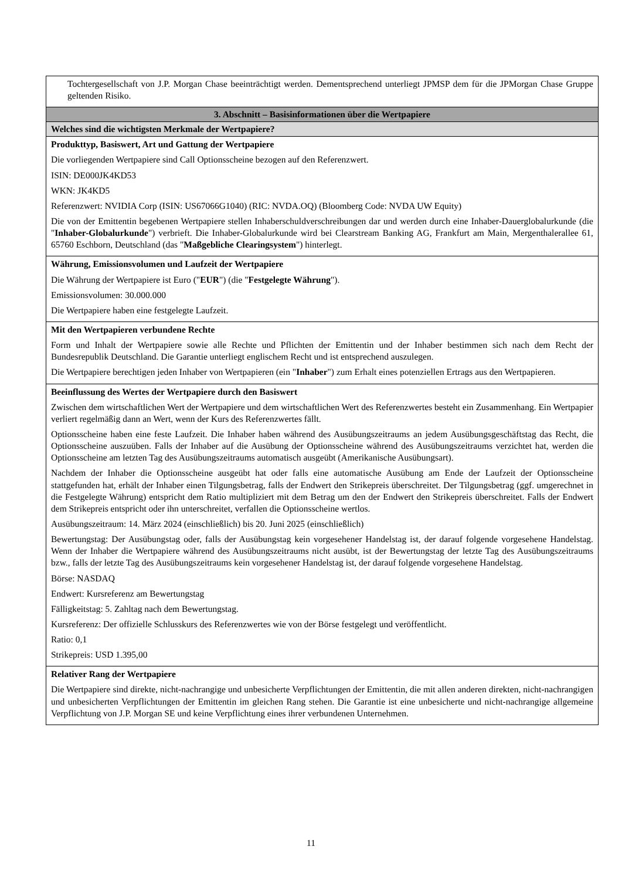| Tochtergesellschaft von J.P. Morgan Chase beeinträchtigt werden. Dementsprechend unterliegt JPMSP dem für die JPMorgan Chase Gruppe geltenden Risiko. |
| 3. Abschnitt – Basisinformationen über die Wertpapiere |
| Welches sind die wichtigsten Merkmale der Wertpapiere? |
| Produkttyp, Basiswert, Art und Gattung der Wertpapiere Die vorliegenden Wertpapiere sind Call Optionsscheine bezogen auf den Referenzwert. ISIN: DE000JK4KD53 WKN: JK4KD5 Referenzwert: NVIDIA Corp (ISIN: US67066G1040) (RIC: NVDA.OQ) (Bloomberg Code: NVDA UW Equity) Die von der Emittentin begebenen Wertpapiere stellen Inhaberschuldverschreibungen dar und werden durch eine Inhaber-Dauerglobalurkunde (die " Inhaber-Globalurkunde ") verbrieft. Die Inhaber-Globalurkunde wird bei Clearstream Banking AG, Frankfurt am Main, Mergenthalerallee 61, 65760 Eschborn, Deutschland (das " Maßgebliche Clearingsystem ") hinterlegt. |
| Währung, Emissionsvolumen und Laufzeit der Wertpapiere Die Währung der Wertpapiere ist Euro (" EUR ") (die " Festgelegte Währung "). Emissionsvolumen: 30.000.000 Die Wertpapiere haben eine festgelegte Laufzeit. |
| Mit den Wertpapieren verbundene Rechte Form und Inhalt der Wertpapiere sowie alle Rechte und Pflichten der Emittentin und der Inhaber bestimmen sich nach dem Recht der Bundesrepublik Deutschland. Die Garantie unterliegt englischem Recht und ist entsprechend auszulegen. Die Wertpapiere berechtigen jeden Inhaber von Wertpapieren (ein " Inhaber ") zum Erhalt eines potenziellen Ertrags aus den Wertpapieren. |
| Beeinflussung des Wertes der Wertpapiere durch den Basiswert Zwischen dem wirtschaftlichen Wert der Wertpapiere und dem wirtschaftlichen Wert des Referenzwertes besteht ein Zusammenhang. Ein Wertpapier verliert regelmäßig dann an Wert, wenn der Kurs des Referenzwertes fällt. Optionsscheine haben eine feste Laufzeit. Die Inhaber haben während des Ausübungszeitraums an jedem Ausübungsgeschäftstag das Recht, die Optionsscheine auszuüben. Falls der Inhaber auf die Ausübung der Optionsscheine während des Ausübungszeitraums verzichtet hat, werden die Optionsscheine am letzten Tag des Ausübungszeitraums automatisch ausgeübt (Amerikanische Ausübungsart). Nachdem der Inhaber die Optionsscheine ausgeübt hat oder falls eine automatische Ausübung am Ende der Laufzeit der Optionsscheine stattgefunden hat, erhält der Inhaber einen Tilgungsbetrag, falls der Endwert den Strikepreis überschreitet. Der Tilgungsbetrag (ggf. umgerechnet in die Festgelegte Währung) entspricht dem Ratio multipliziert mit dem Betrag um den der Endwert den Strikepreis überschreitet. Falls der Endwert dem Strikepreis entspricht oder ihn unterschreitet, verfallen die Optionsscheine wertlos. Ausübungszeitraum: 14. März 2024 (einschließlich) bis 20. Juni 2025 (einschließlich) Bewertungstag: Der Ausübungstag oder, falls der Ausübungstag kein vorgesehener Handelstag ist, der darauf folgende vorgesehene Handelstag. Wenn der Inhaber die Wertpapiere während des Ausübungszeitraums nicht ausübt, ist der Bewertungstag der letzte Tag des Ausübungszeitraums bzw., falls der letzte Tag des Ausübungszeitraums kein vorgesehener Handelstag ist, der darauf folgende vorgesehene Handelstag. Börse: NASDAQ Endwert: Kursreferenz am Bewertungstag Fälligkeitstag: 5. Zahltag nach dem Bewertungstag. Kursreferenz: Der offizielle Schlusskurs des Referenzwertes wie von der Börse festgelegt und veröffentlicht. Ratio: 0,1 Strikepreis: USD 1.395,00 |
| Relativer Rang der Wertpapiere Die Wertpapiere sind direkte, nicht-nachrangige und unbesicherte Verpflichtungen der Emittentin, die mit allen anderen direkten, nicht-nachrangigen und unbesicherten Verpflichtungen der Emittentin im gleichen Rang stehen. Die Garantie ist eine unbesicherte und nicht-nachrangige allgemeine Verpflichtung von J.P. Morgan SE und keine Verpflichtung eines ihrer verbundenen Unternehmen. |
11